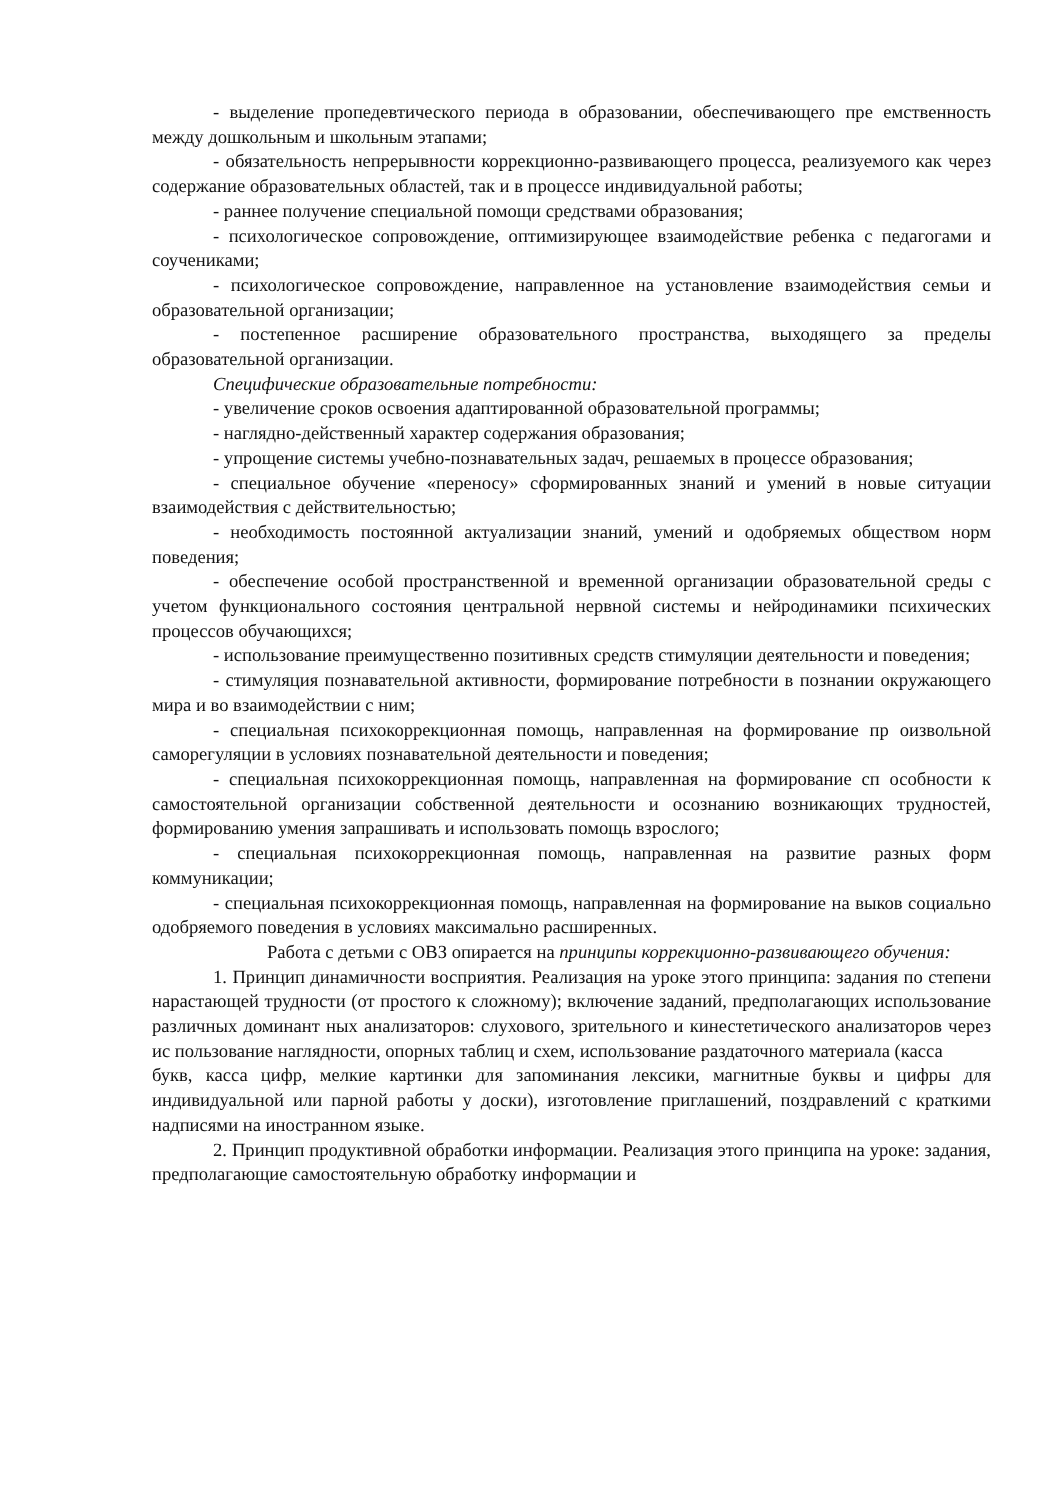- выделение пропедевтического периода в образовании, обеспечивающего пре емственность между дошкольным и школьным этапами;
- обязательность непрерывности коррекционно-развивающего процесса, реализуемого как через содержание образовательных областей, так и в процессе индивидуальной работы;
- раннее получение специальной помощи средствами образования;
- психологическое сопровождение, оптимизирующее взаимодействие ребенка с педагогами и соучениками;
- психологическое сопровождение, направленное на установление взаимодействия семьи и образовательной организации;
- постепенное расширение образовательного пространства, выходящего за пределы образовательной организации.
Специфические образовательные потребности:
- увеличение сроков освоения адаптированной образовательной программы;
- наглядно-действенный характер содержания образования;
- упрощение системы учебно-познавательных задач, решаемых в процессе образования;
- специальное обучение «переносу» сформированных знаний и умений в новые ситуации взаимодействия с действительностью;
- необходимость постоянной актуализации знаний, умений и одобряемых обществом норм поведения;
- обеспечение особой пространственной и временной организации образовательной среды с учетом функционального состояния центральной нервной системы и нейродинамики психических процессов обучающихся;
- использование преимущественно позитивных средств стимуляции деятельности и поведения;
- стимуляция познавательной активности, формирование потребности в познании окружающего мира и во взаимодействии с ним;
- специальная психокоррекционная помощь, направленная на формирование пр оизвольной саморегуляции в условиях познавательной деятельности и поведения;
- специальная психокоррекционная помощь, направленная на формирование сп особности к самостоятельной организации собственной деятельности и осознанию возникающих трудностей, формированию умения запрашивать и использовать помощь взрослого;
- специальная психокоррекционная помощь, направленная на развитие разных форм коммуникации;
- специальная психокоррекционная помощь, направленная на формирование на выков социально одобряемого поведения в условиях максимально расширенных.
Работа с детьми с ОВЗ опирается на принципы коррекционно-развивающего обучения:
1. Принцип динамичности восприятия. Реализация на уроке этого принципа: задания по степени нарастающей трудности (от простого к сложному); включение заданий, предполагающих использование различных доминант ных анализаторов: слухового, зрительного и кинестетического анализаторов через ис пользование наглядности, опорных таблиц и схем, использование раздаточного материала (касса
букв, касса цифр, мелкие картинки для запоминания лексики, магнитные буквы и цифры для индивидуальной или парной работы у доски), изготовление приглашений, поздравлений с краткими надписями на иностранном языке.
2. Принцип продуктивной обработки информации. Реализация этого принципа на уроке: задания, предполагающие самостоятельную обработку информации и